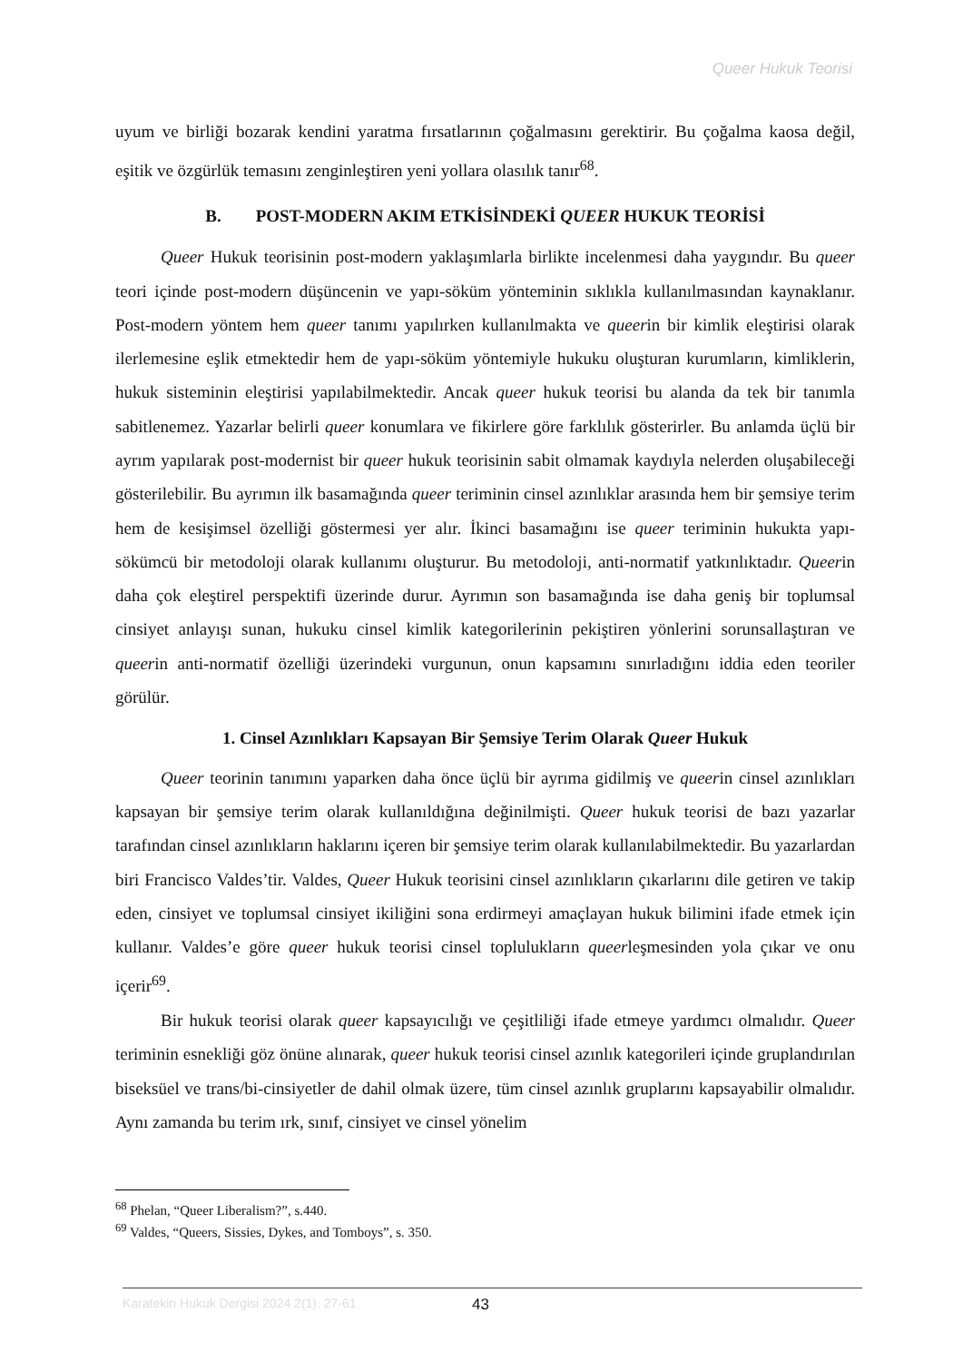Queer Hukuk Teorisi
uyum ve birliği bozarak kendini yaratma fırsatlarının çoğalmasını gerektirir. Bu çoğalma kaosa değil, eşitik ve özgürlük temasını zenginleştiren yeni yollara olasılık tanır<sup>68</sup>.
B. POST-MODERN AKIM ETKİSİNDEKİ QUEER HUKUK TEORİSİ
Queer Hukuk teorisinin post-modern yaklaşımlarla birlikte incelenmesi daha yaygındır. Bu queer teori içinde post-modern düşüncenin ve yapı-söküm yönteminin sıklıkla kullanılmasından kaynaklanır. Post-modern yöntem hem queer tanımı yapılırken kullanılmakta ve queerin bir kimlik eleştirisi olarak ilerlemesine eşlik etmektedir hem de yapı-söküm yöntemiyle hukuku oluşturan kurumların, kimliklerin, hukuk sisteminin eleştirisi yapılabilmektedir. Ancak queer hukuk teorisi bu alanda da tek bir tanımla sabitlenemez. Yazarlar belirli queer konumlara ve fikirlere göre farklılık gösterirler. Bu anlamda üçlü bir ayrım yapılarak post-modernist bir queer hukuk teorisinin sabit olmamak kaydıyla nelerden oluşabileceği gösterilebilir. Bu ayrımın ilk basamağında queer teriminin cinsel azınlıklar arasında hem bir şemsiye terim hem de kesişimsel özelliği göstermesi yer alır. İkinci basamağını ise queer teriminin hukukta yapı-sökümcü bir metodoloji olarak kullanımı oluşturur. Bu metodoloji, anti-normatif yatkınlıktadır. Queerin daha çok eleştirel perspektifi üzerinde durur. Ayrımın son basamağında ise daha geniş bir toplumsal cinsiyet anlayışı sunan, hukuku cinsel kimlik kategorilerinin pekiştiren yönlerini sorunsallaştıran ve queerin anti-normatif özelliği üzerindeki vurgunun, onun kapsamını sınırladığını iddia eden teoriler görülür.
1. Cinsel Azınlıkları Kapsayan Bir Şemsiye Terim Olarak Queer Hukuk
Queer teorinin tanımını yaparken daha önce üçlü bir ayrıma gidilmiş ve queerin cinsel azınlıkları kapsayan bir şemsiye terim olarak kullanıldığına değinilmişti. Queer hukuk teorisi de bazı yazarlar tarafından cinsel azınlıkların haklarını içeren bir şemsiye terim olarak kullanılabilmektedir. Bu yazarlardan biri Francisco Valdes’tir. Valdes, Queer Hukuk teorisini cinsel azınlıkların çıkarlarını dile getiren ve takip eden, cinsiyet ve toplumsal cinsiyet ikiliğini sona erdirmeyi amaçlayan hukuk bilimini ifade etmek için kullanır. Valdes’e göre queer hukuk teorisi cinsel toplulukların queerleşmesinden yola çıkar ve onu içerir<sup>69</sup>.
Bir hukuk teorisi olarak queer kapsayıcılığı ve çeşitliliği ifade etmeye yardımcı olmalıdır. Queer teriminin esnekliği göz önüne alınarak, queer hukuk teorisi cinsel azınlık kategorileri içinde gruplandırılan biseksüel ve trans/bi-cinsiyetler de dahil olmak üzere, tüm cinsel azınlık gruplarını kapsayabilir olmalıdır. Aynı zamanda bu terim ırk, sınıf, cinsiyet ve cinsel yönelim
<sup>68</sup> Phelan, “Queer Liberalism?”, s.440.
<sup>69</sup> Valdes, “Queers, Sissies, Dykes, and Tomboys”, s. 350.
Karatekin Hukuk Dergisi 2024 2(1), 27-61 43